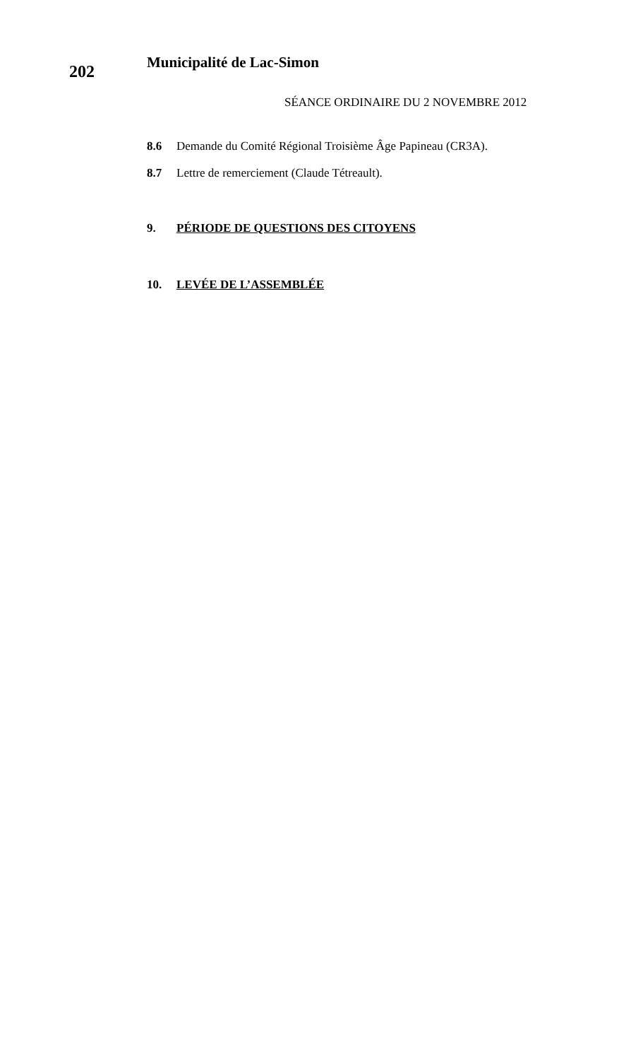202
Municipalité de Lac-Simon
SÉANCE ORDINAIRE DU 2 NOVEMBRE 2012
8.6 Demande du Comité Régional Troisième Âge Papineau (CR3A).
8.7 Lettre de remerciement (Claude Tétreault).
9. PÉRIODE DE QUESTIONS DES CITOYENS
10. LEVÉE DE L’ASSEMBLÉE